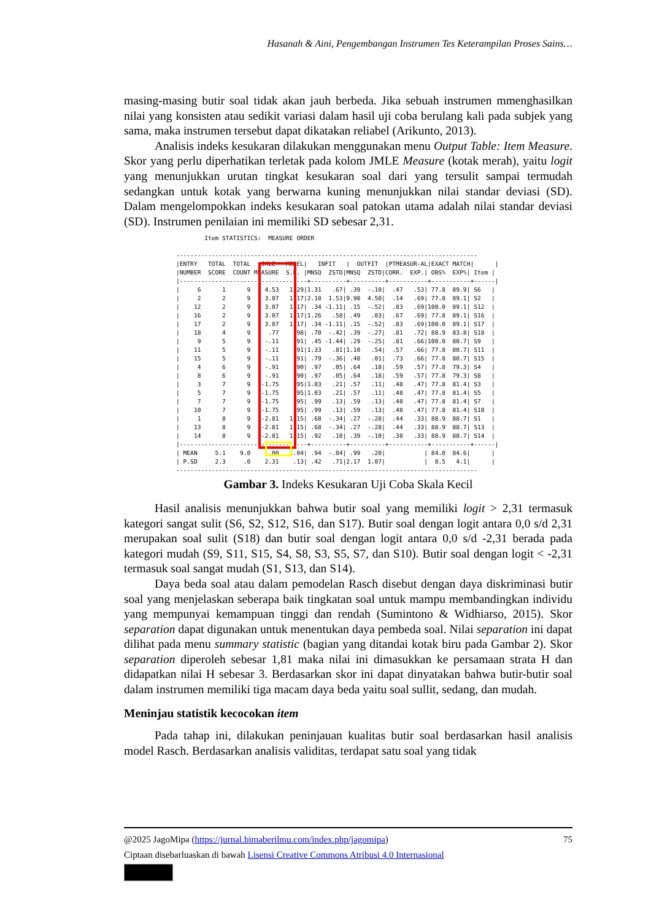Hasanah & Aini, Pengembangan Instrumen Tes Keterampilan Proses Sains…
masing-masing butir soal tidak akan jauh berbeda. Jika sebuah instrumen mmenghasilkan nilai yang konsisten atau sedikit variasi dalam hasil uji coba berulang kali pada subjek yang sama, maka instrumen tersebut dapat dikatakan reliabel (Arikunto, 2013).
Analisis indeks kesukaran dilakukan menggunakan menu Output Table: Item Measure. Skor yang perlu diperhatikan terletak pada kolom JMLE Measure (kotak merah), yaitu logit yang menunjukkan urutan tingkat kesukaran soal dari yang tersulit sampai termudah sedangkan untuk kotak yang berwarna kuning menunjukkan nilai standar deviasi (SD). Dalam mengelompokkan indeks kesukaran soal patokan utama adalah nilai standar deviasi (SD). Instrumen penilaian ini memiliki SD sebesar 2,31.
        Item STATISTICS:  MEASURE ORDER

-------------------------------------------------------------------------------------
|ENTRY   TOTAL  TOTAL   JMLE   MODEL|   INFIT   |  OUTFIT  |PTMEASUR-AL|EXACT MATCH|      |
|NUMBER  SCORE  COUNT MEASURE  S.E. |MNSQ  ZSTD|MNSQ  ZSTD|CORR.  EXP.| OBS%  EXP%| Item |
|------------------------------------+----------+----------+-----------+-----------+------|
|     6      1      9    4.53   1.29|1.31   .67| .39  -.10|  .47   .53| 77.8  89.9| S6   |
|     2      2      9    3.07   1.17|2.18  1.53|9.90  4.50|  .14   .69| 77.8  89.1| S2   |
|    12      2      9    3.07   1.17| .34 -1.11| .15  -.52|  .83   .69|100.0  89.1| S12  |
|    16      2      9    3.07   1.17|1.26   .58| .49   .03|  .67   .69| 77.8  89.1| S16  |
|    17      2      9    3.07   1.17| .34 -1.11| .15  -.52|  .83   .69|100.0  89.1| S17  |
|    18      4      9     .77    .98| .70  -.42| .39  -.27|  .81   .72| 88.9  83.8| S18  |
|     9      5      9    -.11    .91| .45 -1.44| .29  -.25|  .81   .66|100.0  80.7| S9   |
|    11      5      9    -.11    .91|1.33   .81|1.10   .54|  .57   .66| 77.8  80.7| S11  |
|    15      5      9    -.11    .91| .79  -.36| .48   .01|  .73   .66| 77.8  80.7| S15  |
|     4      6      9    -.91    .90| .97   .05| .64   .18|  .59   .57| 77.8  79.3| S4   |
|     8      6      9    -.91    .90| .97   .05| .64   .18|  .59   .57| 77.8  79.3| S8   |
|     3      7      9   -1.75    .95|1.03   .21| .57   .11|  .48   .47| 77.8  81.4| S3   |
|     5      7      9   -1.75    .95|1.03   .21| .57   .11|  .48   .47| 77.8  81.4| S5   |
|     7      7      9   -1.75    .95| .99   .13| .59   .13|  .48   .47| 77.8  81.4| S7   |
|    10      7      9   -1.75    .95| .99   .13| .59   .13|  .48   .47| 77.8  81.4| S10  |
|     1      8      9   -2.81   1.15| .68  -.34| .27  -.28|  .44   .33| 88.9  88.7| S1   |
|    13      8      9   -2.81   1.15| .68  -.34| .27  -.28|  .44   .33| 88.9  88.7| S13  |
|    14      8      9   -2.81   1.15| .92   .10| .39  -.10|  .38   .33| 88.9  88.7| S14  |
|------------------------------------+----------+----------+-----------+-----------+------|
| MEAN     5.1    9.0     .00   1.04| .94  -.04| .99   .20|           | 84.0  84.6|      |
| P.SD     2.3     .0    2.31    .13| .42   .71|2.17  1.07|           |  8.5   4.1|      |
-------------------------------------------------------------------------------------
Gambar 3. Indeks Kesukaran Uji Coba Skala Kecil
Hasil analisis menunjukkan bahwa butir soal yang memiliki logit > 2,31 termasuk kategori sangat sulit (S6, S2, S12, S16, dan S17). Butir soal dengan logit antara 0,0 s/d 2,31 merupakan soal sulit (S18) dan butir soal dengan logit antara 0,0 s/d -2,31 berada pada kategori mudah (S9, S11, S15, S4, S8, S3, S5, S7, dan S10). Butir soal dengan logit < -2,31 termasuk soal sangat mudah (S1, S13, dan S14).
Daya beda soal atau dalam pemodelan Rasch disebut dengan daya diskriminasi butir soal yang menjelaskan seberapa baik tingkatan soal untuk mampu membandingkan individu yang mempunyai kemampuan tinggi dan rendah (Sumintono & Widhiarso, 2015). Skor separation dapat digunakan untuk menentukan daya pembeda soal. Nilai separation ini dapat dilihat pada menu summary statistic (bagian yang ditandai kotak biru pada Gambar 2). Skor separation diperoleh sebesar 1,81 maka nilai ini dimasukkan ke persamaan strata H dan didapatkan nilai H sebesar 3. Berdasarkan skor ini dapat dinyatakan bahwa butir-butir soal dalam instrumen memiliki tiga macam daya beda yaitu soal sullit, sedang, dan mudah.
Meninjau statistik kecocokan item
Pada tahap ini, dilakukan peninjauan kualitas butir soal berdasarkan hasil analisis model Rasch. Berdasarkan analisis validitas, terdapat satu soal yang tidak
@2025 JagoMipa (https://jurnal.bimaberilmu.com/index.php/jagomipa) 75
Ciptaan disebarluaskan di bawah Lisensi Creative Commons Atribusi 4.0 Internasional